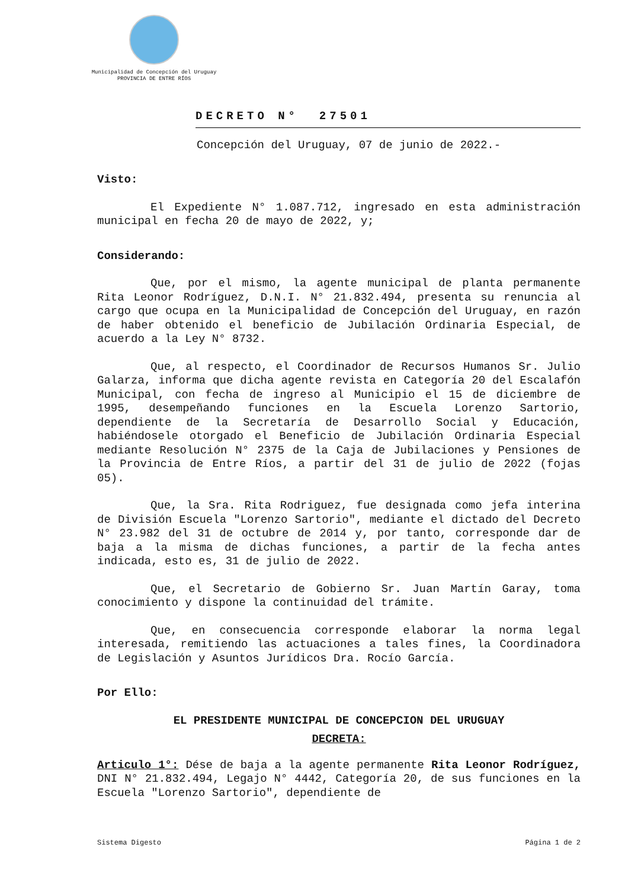Municipalidad de Concepción del Uruguay
PROVINCIA DE ENTRE RÍOS
DECRETO N° 27501
Concepción del Uruguay, 07 de junio de 2022.-
Visto:
El Expediente N° 1.087.712, ingresado en esta administración municipal en fecha 20 de mayo de 2022, y;
Considerando:
Que, por el mismo, la agente municipal de planta permanente Rita Leonor Rodríguez, D.N.I. N° 21.832.494, presenta su renuncia al cargo que ocupa en la Municipalidad de Concepción del Uruguay, en razón de haber obtenido el beneficio de Jubilación Ordinaria Especial, de acuerdo a la Ley N° 8732.
Que, al respecto, el Coordinador de Recursos Humanos Sr. Julio Galarza, informa que dicha agente revista en Categoría 20 del Escalafón Municipal, con fecha de ingreso al Municipio el 15 de diciembre de 1995, desempeñando funciones en la Escuela Lorenzo Sartorio, dependiente de la Secretaría de Desarrollo Social y Educación, habiéndosele otorgado el Beneficio de Jubilación Ordinaria Especial mediante Resolución N° 2375 de la Caja de Jubilaciones y Pensiones de la Provincia de Entre Ríos, a partir del 31 de julio de 2022 (fojas 05).
Que, la Sra. Rita Rodriguez, fue designada como jefa interina de División Escuela "Lorenzo Sartorio", mediante el dictado del Decreto N° 23.982 del 31 de octubre de 2014 y, por tanto, corresponde dar de baja a la misma de dichas funciones, a partir de la fecha antes indicada, esto es, 31 de julio de 2022.
Que, el Secretario de Gobierno Sr. Juan Martín Garay, toma conocimiento y dispone la continuidad del trámite.
Que, en consecuencia corresponde elaborar la norma legal interesada, remitiendo las actuaciones a tales fines, la Coordinadora de Legislación y Asuntos Jurídicos Dra. Rocío García.
Por Ello:
EL PRESIDENTE MUNICIPAL DE CONCEPCION DEL URUGUAY
DECRETA:
Articulo 1°: Dése de baja a la agente permanente Rita Leonor Rodríguez, DNI N° 21.832.494, Legajo N° 4442, Categoría 20, de sus funciones en la Escuela "Lorenzo Sartorio", dependiente de
Sistema Digesto Página 1 de 2